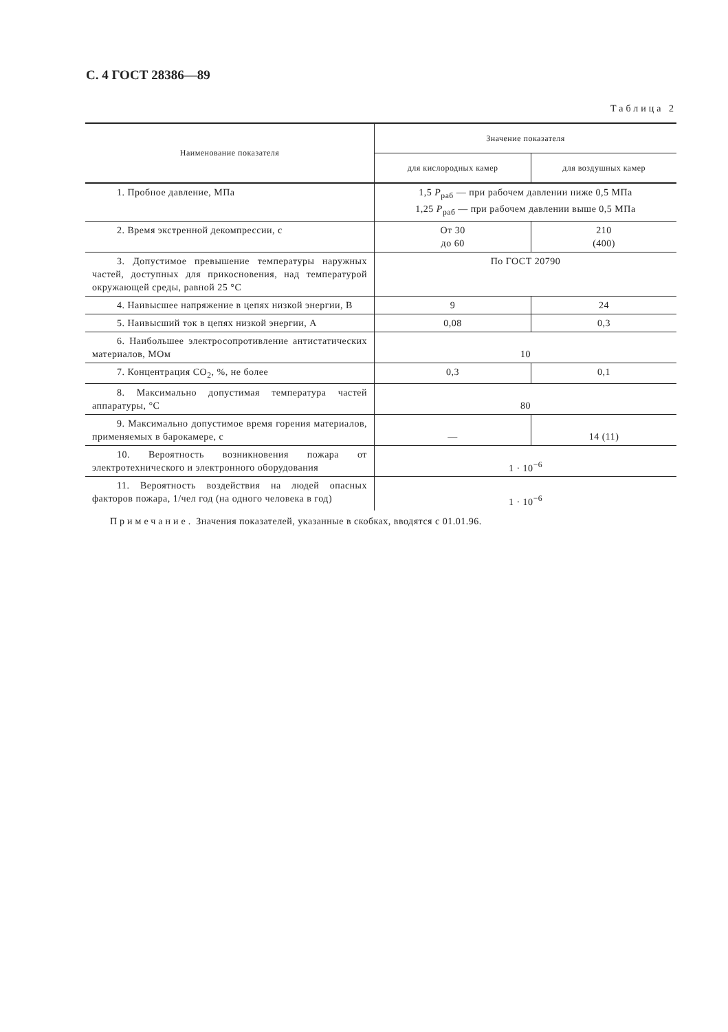С. 4 ГОСТ 28386—89
Таблица 2
| Наименование показателя | Значение показателя | |
| --- | --- | --- |
| | для кислородных камер | для воздушных камер |
| 1. Пробное давление, МПа | 1,5 P<sub>раб</sub> — при рабочем давлении ниже 0,5 МПа 1,25 P<sub>раб</sub> — при рабочем давлении выше 0,5 МПа | |
| 2. Время экстренной декомпрессии, с | От 30 до 60 | 210 (400) |
| 3. Допустимое превышение температуры наружных частей, доступных для прикосновения, над температурой окружающей среды, равной 25 °С | По ГОСТ 20790 | |
| 4. Наивысшее напряжение в цепях низкой энергии, В | 9 | 24 |
| 5. Наивысший ток в цепях низкой энергии, А | 0,08 | 0,3 |
| 6. Наибольшее электросопротивление антистатических материалов, МОм | 10 | |
| 7. Концентрация СО<sub>2</sub>, %, не более | 0,3 | 0,1 |
| 8. Максимально допустимая температура частей аппаратуры, °С | 80 | |
| 9. Максимально допустимое время горения материалов, применяемых в барокамере, с | — | 14 (11) |
| 10. Вероятность возникновения пожара от электротехнического и электронного оборудования | 1 · 10<sup>−6</sup> | |
| 11. Вероятность воздействия на людей опасных факторов пожара, 1/чел год (на одного человека в год) | 1 · 10<sup>−6</sup> | |
Примечание. Значения показателей, указанные в скобках, вводятся с 01.01.96.